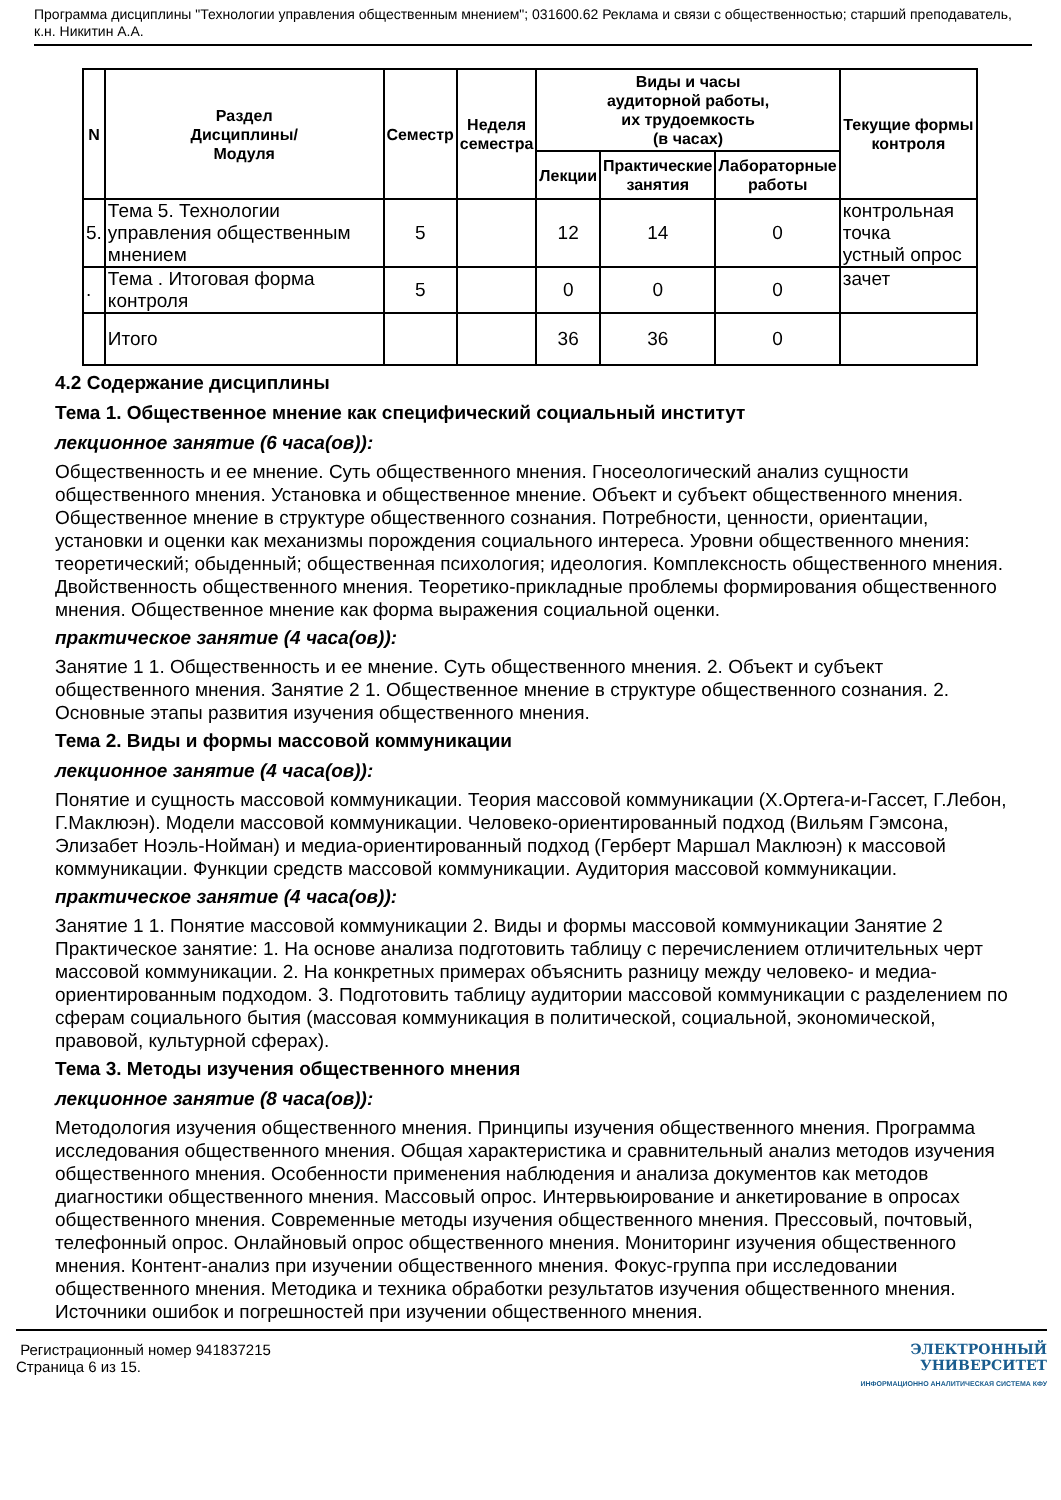Программа дисциплины "Технологии управления общественным мнением"; 031600.62 Реклама и связи с общественностью; старший преподаватель, к.н. Никитин А.А.
| N | Раздел Дисциплины/ Модуля | Семестр | Неделя семестра | Виды и часы аудиторной работы, их трудоемкость (в часах) | | | Текущие формы контроля |
| --- | --- | --- | --- | --- | --- | --- | --- |
| | | | | Лекции | Практические занятия | Лабораторные работы | |
| 5. | Тема 5. Технологии управления общественным мнением | 5 | | 12 | 14 | 0 | контрольная точка устный опрос |
| . | Тема . Итоговая форма контроля | 5 | | 0 | 0 | 0 | зачет |
| | Итого | | | 36 | 36 | 0 | |
4.2 Содержание дисциплины
Тема 1. Общественное мнение как специфический социальный институт
лекционное занятие (6 часа(ов)):
Общественность и ее мнение. Суть общественного мнения. Гносеологический анализ сущности общественного мнения. Установка и общественное мнение. Объект и субъект общественного мнения. Общественное мнение в структуре общественного сознания. Потребности, ценности, ориентации, установки и оценки как механизмы порождения социального интереса. Уровни общественного мнения: теоретический; обыденный; общественная психология; идеология. Комплексность общественного мнения. Двойственность общественного мнения. Теоретико-прикладные проблемы формирования общественного мнения. Общественное мнение как форма выражения социальной оценки.
практическое занятие (4 часа(ов)):
Занятие 1 1. Общественность и ее мнение. Суть общественного мнения. 2. Объект и субъект общественного мнения. Занятие 2 1. Общественное мнение в структуре общественного сознания. 2. Основные этапы развития изучения общественного мнения.
Тема 2. Виды и формы массовой коммуникации
лекционное занятие (4 часа(ов)):
Понятие и сущность массовой коммуникации. Теория массовой коммуникации (Х.Ортега-и-Гассет, Г.Лебон, Г.Маклюэн). Модели массовой коммуникации. Человеко-ориентированный подход (Вильям Гэмсона, Элизабет Ноэль-Нойман) и медиа-ориентированный подход (Герберт Маршал Маклюэн) к массовой коммуникации. Функции средств массовой коммуникации. Аудитория массовой коммуникации.
практическое занятие (4 часа(ов)):
Занятие 1 1. Понятие массовой коммуникации 2. Виды и формы массовой коммуникации Занятие 2 Практическое занятие: 1. На основе анализа подготовить таблицу с перечислением отличительных черт массовой коммуникации. 2. На конкретных примерах объяснить разницу между человеко- и медиа-ориентированным подходом. 3. Подготовить таблицу аудитории массовой коммуникации с разделением по сферам социального бытия (массовая коммуникация в политической, социальной, экономической, правовой, культурной сферах).
Тема 3. Методы изучения общественного мнения
лекционное занятие (8 часа(ов)):
Методология изучения общественного мнения. Принципы изучения общественного мнения. Программа исследования общественного мнения. Общая характеристика и сравнительный анализ методов изучения общественного мнения. Особенности применения наблюдения и анализа документов как методов диагностики общественного мнения. Массовый опрос. Интервьюирование и анкетирование в опросах общественного мнения. Современные методы изучения общественного мнения. Прессовый, почтовый, телефонный опрос. Онлайновый опрос общественного мнения. Мониторинг изучения общественного мнения. Контент-анализ при изучении общественного мнения. Фокус-группа при исследовании общественного мнения. Методика и техника обработки результатов изучения общественного мнения. Источники ошибок и погрешностей при изучении общественного мнения.
Регистрационный номер 941837215
Страница 6 из 15.
ЭЛЕКТРОННЫЙ
УНИВЕРСИТЕТ
ИНФОРМАЦИОННО АНАЛИТИЧЕСКАЯ СИСТЕМА КФУ